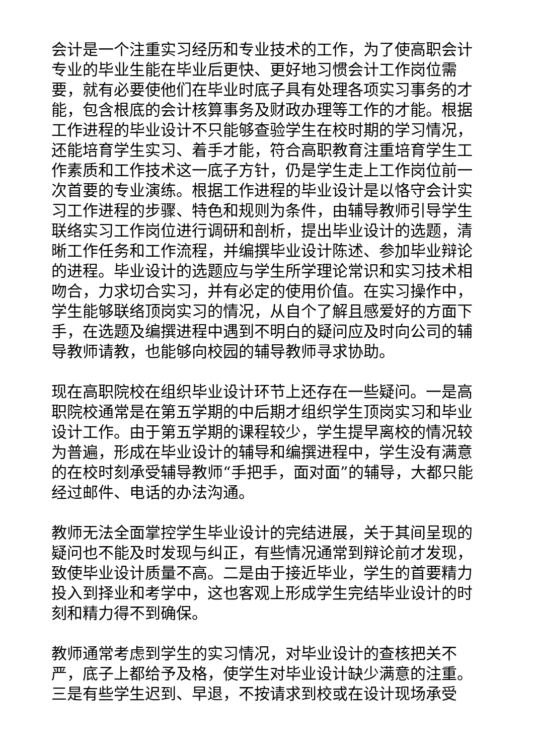会计是一个注重实习经历和专业技术的工作，为了使高职会计专业的毕业生能在毕业后更快、更好地习惯会计工作岗位需要，就有必要使他们在毕业时底子具有处理各项实习事务的才能，包含根底的会计核算事务及财政办理等工作的才能。根据工作进程的毕业设计不只能够查验学生在校时期的学习情况，还能培育学生实习、着手才能，符合高职教育注重培育学生工作素质和工作技术这一底子方针，仍是学生走上工作岗位前一次首要的专业演练。根据工作进程的毕业设计是以恪守会计实习工作进程的步骤、特色和规则为条件，由辅导教师引导学生联络实习工作岗位进行调研和剖析，提出毕业设计的选题，清晰工作任务和工作流程，并编撰毕业设计陈述、参加毕业辩论的进程。毕业设计的选题应与学生所学理论常识和实习技术相吻合，力求切合实习，并有必定的使用价值。在实习操作中，学生能够联络顶岗实习的情况，从自个了解且感爱好的方面下手，在选题及编撰进程中遇到不明白的疑问应及时向公司的辅导教师请教，也能够向校园的辅导教师寻求协助。
现在高职院校在组织毕业设计环节上还存在一些疑问。一是高职院校通常是在第五学期的中后期才组织学生顶岗实习和毕业设计工作。由于第五学期的课程较少，学生提早离校的情况较为普遍，形成在毕业设计的辅导和编撰进程中，学生没有满意的在校时刻承受辅导教师“手把手，面对面”的辅导，大都只能经过邮件、电话的办法沟通。
教师无法全面掌控学生毕业设计的完结进展，关于其间呈现的疑问也不能及时发现与纠正，有些情况通常到辩论前才发现，致使毕业设计质量不高。二是由于接近毕业，学生的首要精力投入到择业和考学中，这也客观上形成学生完结毕业设计的时刻和精力得不到确保。
教师通常考虑到学生的实习情况，对毕业设计的查核把关不严，底子上都给予及格，使学生对毕业设计缺少满意的注重。三是有些学生迟到、早退，不按请求到校或在设计现场承受